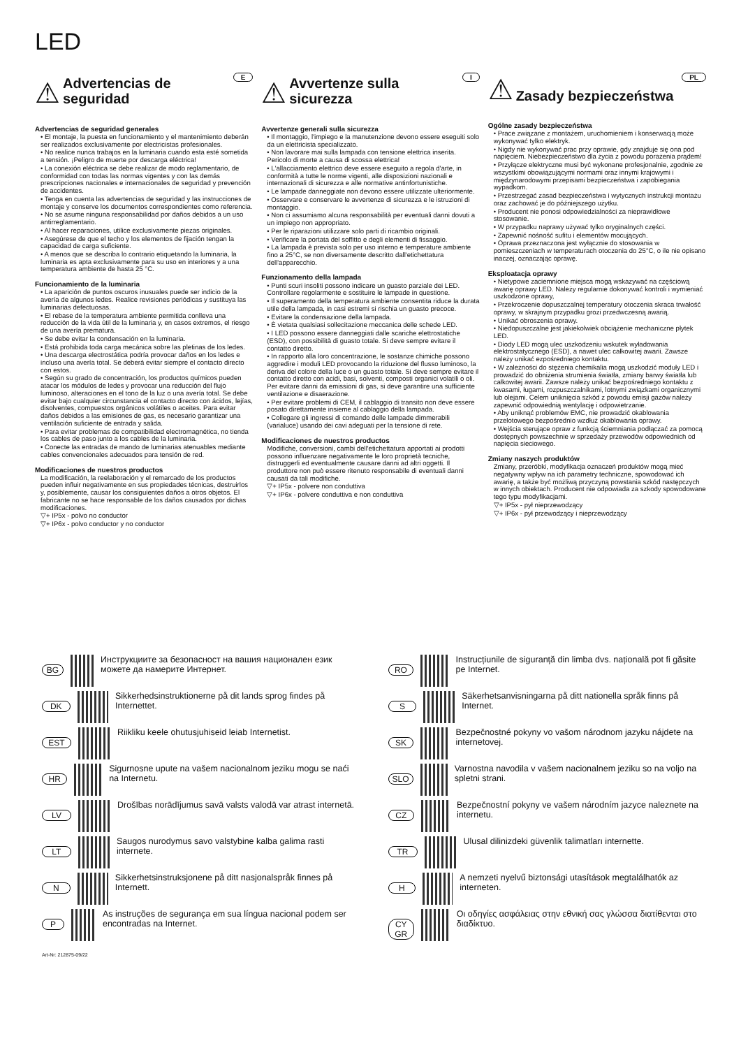LED
E
⚠ Advertencias de seguridad
Advertencias de seguridad generales
• El montaje, la puesta en funcionamiento y el mantenimiento deberán ser realizados exclusivamente por electricistas profesionales.
• No realice nunca trabajos en la luminaria cuando esta esté sometida a tensión. ¡Peligro de muerte por descarga eléctrica!
• La conexión eléctrica se debe realizar de modo reglamentario, de conformidad con todas las normas vigentes y con las demás prescripciones nacionales e internacionales de seguridad y prevención de accidentes.
• Tenga en cuenta las advertencias de seguridad y las instrucciones de montaje y conserve los documentos correspondientes como referencia.
• No se asume ninguna responsabilidad por daños debidos a un uso antirreglamentario.
• Al hacer reparaciones, utilice exclusivamente piezas originales.
• Asegúrese de que el techo y los elementos de fijación tengan la capacidad de carga suficiente.
• A menos que se describa lo contrario etiquetando la luminaria, la luminaria es apta exclusivamente para su uso en interiores y a una temperatura ambiente de hasta 25 °C.
Funcionamiento de la luminaria
• La aparición de puntos oscuros inusuales puede ser indicio de la avería de algunos ledes. Realice revisiones periódicas y sustituya las luminarias defectuosas.
• El rebase de la temperatura ambiente permitida conlleva una reducción de la vida útil de la luminaria y, en casos extremos, el riesgo de una avería prematura.
• Se debe evitar la condensación en la luminaria.
• Está prohibida toda carga mecánica sobre las pletinas de los ledes.
• Una descarga electrostática podría provocar daños en los ledes e incluso una avería total. Se deberá evitar siempre el contacto directo con estos.
• Según su grado de concentración, los productos químicos pueden atacar los módulos de ledes y provocar una reducción del flujo luminoso, alteraciones en el tono de la luz o una avería total. Se debe evitar bajo cualquier circunstancia el contacto directo con ácidos, lejías, disolventes, compuestos orgánicos volátiles o aceites. Para evitar daños debidos a las emisiones de gas, es necesario garantizar una ventilación suficiente de entrada y salida.
• Para evitar problemas de compatibilidad electromagnética, no tienda los cables de paso junto a los cables de la luminaria.
• Conecte las entradas de mando de luminarias atenuables mediante cables convencionales adecuados para tensión de red.
Modificaciones de nuestros productos
La modificación, la reelaboración y el remarcado de los productos pueden influir negativamente en sus propiedades técnicas, destruirlos y, posiblemente, causar los consiguientes daños a otros objetos. El fabricante no se hace responsable de los daños causados por dichas modificaciones.
▽+ IP5x - polvo no conductor
▽+ IP6x - polvo conductor y no conductor
I
⚠ Avvertenze sulla sicurezza
Avvertenze generali sulla sicurezza
• Il montaggio, l'impiego e la manutenzione devono essere eseguiti solo da un elettricista specializzato.
• Non lavorare mai sulla lampada con tensione elettrica inserita. Pericolo di morte a causa di scossa elettrica!
• L'allacciamento elettrico deve essere eseguito a regola d'arte, in conformità a tutte le norme vigenti, alle disposizioni nazionali e internazionali di sicurezza e alle normative antinfortunistiche.
• Le lampade danneggiate non devono essere utilizzate ulteriormente.
• Osservare e conservare le avvertenze di sicurezza e le istruzioni di montaggio.
• Non ci assumiamo alcuna responsabilità per eventuali danni dovuti a un impiego non appropriato.
• Per le riparazioni utilizzare solo parti di ricambio originali.
• Verificare la portata del soffitto e degli elementi di fissaggio.
• La lampada è prevista solo per uso interno e temperature ambiente fino a 25°C, se non diversamente descritto dall'etichettatura dell'apparecchio.
Funzionamento della lampada
• Punti scuri insoliti possono indicare un guasto parziale dei LED. Controllare regolarmente e sostituire le lampade in questione.
• Il superamento della temperatura ambiente consentita riduce la durata utile della lampada, in casi estremi si rischia un guasto precoce.
• Evitare la condensazione della lampada.
• È vietata qualsiasi sollecitazione meccanica delle schede LED.
• I LED possono essere danneggiati dalle scariche elettrostatiche (ESD), con possibilità di guasto totale. Si deve sempre evitare il contatto diretto.
• In rapporto alla loro concentrazione, le sostanze chimiche possono aggredire i moduli LED provocando la riduzione del flusso luminoso, la deriva del colore della luce o un guasto totale. Si deve sempre evitare il contatto diretto con acidi, basi, solventi, composti organici volatili o oli. Per evitare danni da emissioni di gas, si deve garantire una sufficiente ventilazione e disaerazione.
• Per evitare problemi di CEM, il cablaggio di transito non deve essere posato direttamente insieme al cablaggio della lampada.
• Collegare gli ingressi di comando delle lampade dimmerabili (varialuce) usando dei cavi adeguati per la tensione di rete.
Modificaciones de nuestros productos
Modifiche, conversioni, cambi dell'etichettatura apportati ai prodotti possono influenzare negativamente le loro proprietà tecniche, distruggerli ed eventualmente causare danni ad altri oggetti. Il produttore non può essere ritenuto responsabile di eventuali danni causati da tali modifiche.
▽+ IP5x - polvere non conduttiva
▽+ IP6x - polvere conduttiva e non conduttiva
PL
⚠ Zasady bezpieczeństwa
Ogólne zasady bezpieczeństwa
• Prace związane z montażem, uruchomieniem i konserwacją może wykonywać tylko elektryk.
• Nigdy nie wykonywać prac przy oprawie, gdy znajduje się ona pod napięciem. Niebezpieczeństwo dla życia z powodu porażenia prądem!
• Przyłącze elektryczne musi być wykonane profesjonalnie, zgodnie ze wszystkimi obowiązującymi normami oraz innymi krajowymi i międzynarodowymi przepisami bezpieczeństwa i zapobiegania wypadkom.
• Przestrzegać zasad bezpieczeństwa i wytycznych instrukcji montażu oraz zachować je do późniejszego użytku.
• Producent nie ponosi odpowiedzialności za nieprawidłowe stosowanie.
• W przypadku naprawy używać tylko oryginalnych części.
• Zapewnić nośność sufitu i elementów mocujących.
• Oprawa przeznaczona jest wyłącznie do stosowania w pomieszczeniach w temperaturach otoczenia do 25°C, o ile nie opisano inaczej, oznaczając oprawę.
Eksploatacja oprawy
• Nietypowe zaciemnione miejsca mogą wskazywać na częściową awarię oprawy LED. Należy regularnie dokonywać kontroli i wymieniać uszkodzone oprawy,
• Przekroczenie dopuszczalnej temperatury otoczenia skraca trwałość oprawy, w skrajnym przypadku grozi przedwczesną awarią.
• Unikać obroszenia oprawy.
• Niedopuszczalne jest jakiekolwiek obciążenie mechaniczne płytek LED.
• Diody LED mogą ulec uszkodzeniu wskutek wyładowania elektrostatycznego (ESD), a nawet ulec całkowitej awarii. Zawsze należy unikać ezpośredniego kontaktu.
• W zależności do stężenia chemikalia mogą uszkodzić moduły LED i prowadzić do obniżenia strumienia światła, zmiany barwy światła lub całkowitej awarii. Zawsze należy unikać bezpośredniego kontaktu z kwasami, ługami, rozpuszczalnikami, lotnymi związkami organicznymi lub olejami. Celem uniknięcia szkód z powodu emisji gazów należy zapewnić odpowiednią wentylację i odpowietrzanie.
• Aby uniknąć problemów EMC, nie prowadzić okablowania przelotowego bezpośrednio wzdłuż okablowania oprawy.
• Wejścia sterujące opraw z funkcją ściemniania podłączać za pomocą dostępnych powszechnie w sprzedaży przewodów odpowiednich od napięcia sieciowego.
Zmiany naszych produktów
Zmiany, przeróbki, modyfikacja oznaczeń produktów mogą mieć negatywny wpływ na ich parametry techniczne, spowodować ich awarię, a także być możliwą przyczyną powstania szkód następczych w innych obiektach. Producent nie odpowiada za szkody spowodowane tego typu modyfikacjami.
▽+ IP5x - pył nieprzewodzący
▽+ IP6x - pył przewodzący i nieprzewodzący
BG
Инструкциите за безопасност на вашия национален език можете да намерите Интернет.
DK
Sikkerhedsinstruktionerne på dit lands sprog findes på Internettet.
EST
Riikliku keele ohutusjuhiseid leiab Internetist.
HR
Sigurnosne upute na vašem nacionalnom jeziku mogu se naći na Internetu.
LV
Drošības norādījumus savā valsts valodā var atrast internetā.
LT
Saugos nurodymus savo valstybine kalba galima rasti internete.
N
Sikkerhetsinstruksjonene på ditt nasjonalspråk finnes på Internett.
P
As instruções de segurança em sua língua nacional podem ser encontradas na Internet.
RO
Instrucțiunile de siguranță din limba dvs. națională pot fi găsite pe Internet.
S
Säkerhetsanvisningarna på ditt nationella språk finns på Internet.
SK
Bezpečnostné pokyny vo vašom národnom jazyku nájdete na internetovej.
SLO
Varnostna navodila v vašem nacionalnem jeziku so na voljo na spletni strani.
CZ
Bezpečnostní pokyny ve vašem národním jazyce naleznete na internetu.
TR
Ulusal dilinizdeki güvenlik talimatları internette.
H
A nemzeti nyelvű biztonsági utasítások megtalálhatók az interneten.
CY GR
Οι οδηγίες ασφάλειας στην εθνική σας γλώσσα διατίθενται στο διαδίκτυο.
Art-Nr: 212875-09/22